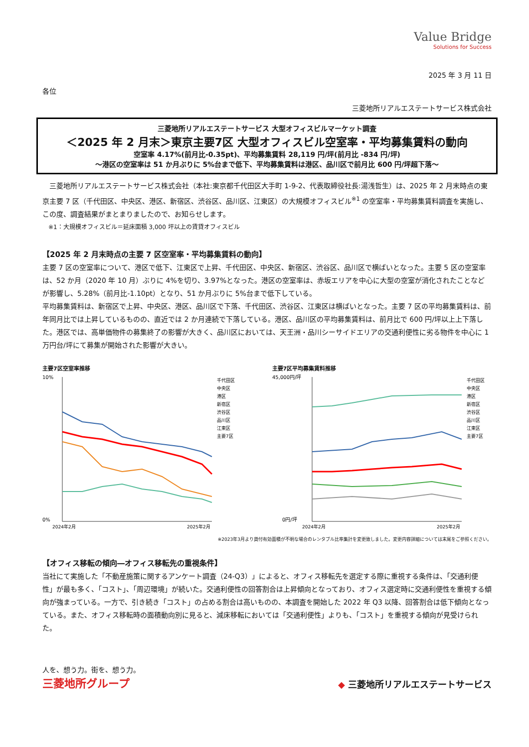Value Bridge
Solutions for Success
2025 年 3 月 11 日
各位
三菱地所リアルエステートサービス株式会社
三菱地所リアルエステートサービス 大型オフィスビルマーケット調査
＜2025 年 2 月末＞東京主要7区 大型オフィスビル空室率・平均募集賃料の動向
空室率 4.17%(前月比-0.35pt)、平均募集賃料 28,119 円/坪(前月比 -834 円/坪)
～港区の空室率は 51 か月ぶりに 5%台まで低下、平均募集賃料は港区、品川区で前月比 600 円/坪超下落～
　三菱地所リアルエステートサービス株式会社（本社:東京都千代田区大手町 1-9-2、代表取締役社長:湯浅哲生）は、2025 年 2 月末時点の東京主要 7 区（千代田区、中央区、港区、新宿区、渋谷区、品川区、江東区）の大規模オフィスビル<sup>※1</sup> の空室率・平均募集賃料調査を実施し、この度、調査結果がまとまりましたので、お知らせします。
　※1：大規模オフィスビル＝延床面積 3,000 坪以上の賃貸オフィスビル
【2025 年 2 月末時点の主要 7 区空室率・平均募集賃料の動向】
主要 7 区の空室率について、港区で低下、江東区で上昇、千代田区、中央区、新宿区、渋谷区、品川区で横ばいとなった。主要 5 区の空室率は、52 か月（2020 年 10 月）ぶりに 4%を切り、3.97%となった。港区の空室率は、赤坂エリアを中心に大型の空室が消化されたことなどが影響し、5.28%（前月比-1.10pt）となり、51 か月ぶりに 5%台まで低下している。
平均募集賃料は、新宿区で上昇、中央区、港区、品川区で下落、千代田区、渋谷区、江東区は横ばいとなった。主要 7 区の平均募集賃料は、前年同月比では上昇しているものの、直近では 2 か月連続で下落している。港区、品川区の平均募集賃料は、前月比で 600 円/坪以上上下落した。港区では、高単価物件の募集終了の影響が大きく、品川区においては、天王洲・品川シーサイドエリアの交通利便性に劣る物件を中心に 1 万円台/坪にて募集が開始された影響が大きい。
主要7区空室率推移
10%
0%
千代田区
中央区
港区
新宿区
渋谷区
品川区
江東区
主要7区
2024年2月
2025年2月
主要7区平均募集賃料推移
45,000円/坪
0円/坪
千代田区
中央区
港区
新宿区
渋谷区
品川区
江東区
主要7区
2024年2月
2025年2月
※2023年3月より貸付有効面積が不明な場合のレンタブル比率集計を変更致しました。変更内容詳細については末尾をご参照ください。
【オフィス移転の傾向―オフィス移転先の重視条件】
当社にて実施した「不動産施策に関するアンケート調査（24-Q3）」によると、オフィス移転先を選定する際に重視する条件は、「交通利便性」が最も多く、「コスト」、「周辺環境」が続いた。交通利便性の回答割合は上昇傾向となっており、オフィス選定時に交通利便性を重視する傾向が強まっている。一方で、引き続き「コスト」の占める割合は高いものの、本調査を開始した 2022 年 Q3 以降、回答割合は低下傾向となっている。また、オフィス移転時の面積動向別に見ると、減床移転においては「交通利便性」よりも、「コスト」を重視する傾向が見受けられた。
人を、想う力。街を、想う力。
三菱地所グループ
◆ 三菱地所リアルエステートサービス